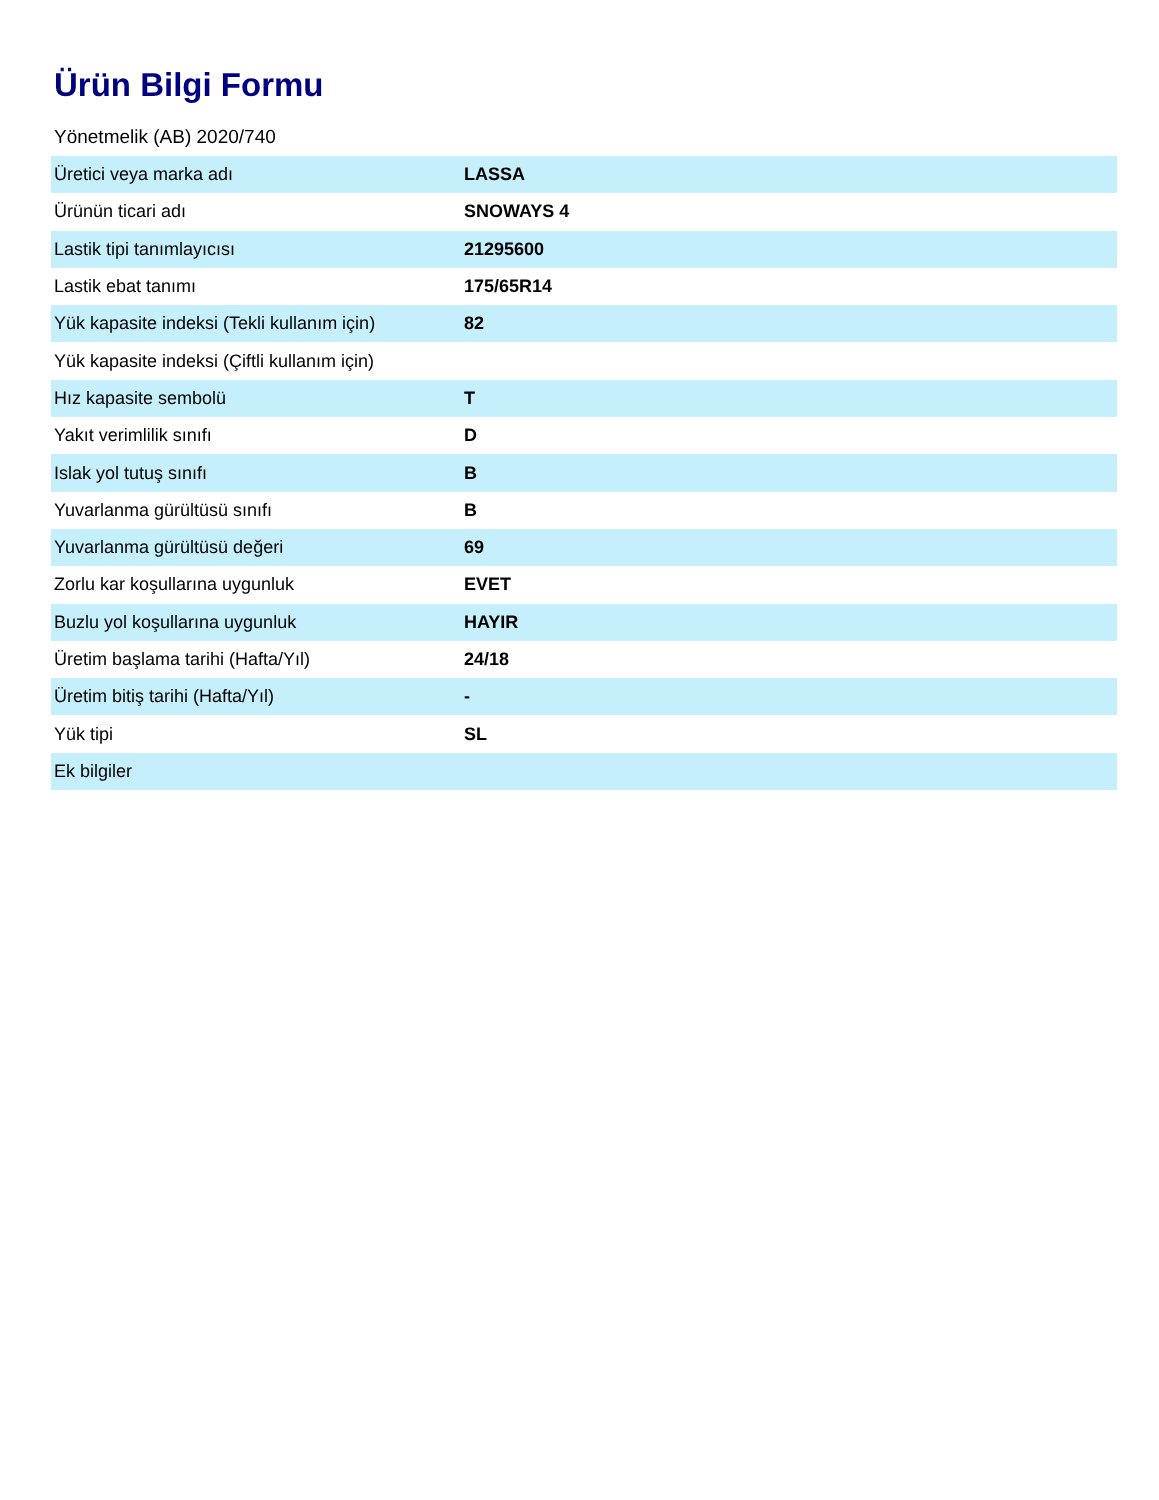Ürün Bilgi Formu
Yönetmelik (AB) 2020/740
| Üretici veya marka adı | LASSA |
| Ürünün ticari adı | SNOWAYS 4 |
| Lastik tipi tanımlayıcısı | 21295600 |
| Lastik ebat tanımı | 175/65R14 |
| Yük kapasite indeksi (Tekli kullanım için) | 82 |
| Yük kapasite indeksi (Çiftli kullanım için) | |
| Hız kapasite sembolü | T |
| Yakıt verimlilik sınıfı | D |
| Islak yol tutuş sınıfı | B |
| Yuvarlanma gürültüsü sınıfı | B |
| Yuvarlanma gürültüsü değeri | 69 |
| Zorlu kar koşullarına uygunluk | EVET |
| Buzlu yol koşullarına uygunluk | HAYIR |
| Üretim başlama tarihi (Hafta/Yıl) | 24/18 |
| Üretim bitiş tarihi (Hafta/Yıl) | - |
| Yük tipi | SL |
| Ek bilgiler | |